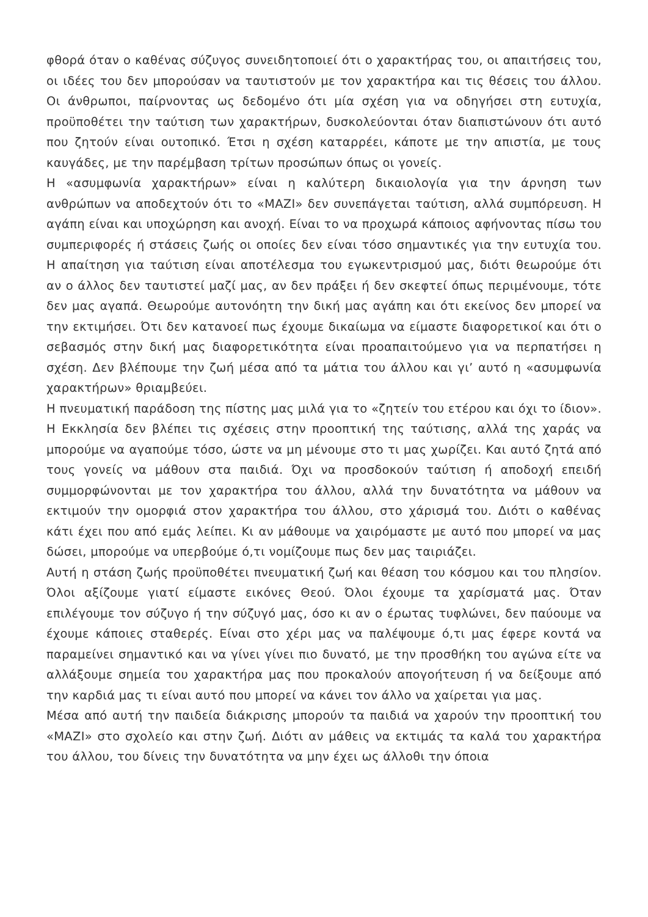φθορά όταν ο καθένας σύζυγος συνειδητοποιεί ότι ο χαρακτήρας του, οι απαιτήσεις του, οι ιδέες του δεν μπορούσαν να ταυτιστούν με τον χαρακτήρα και τις θέσεις του άλλου. Οι άνθρωποι, παίρνοντας ως δεδομένο ότι μία σχέση για να οδηγήσει στη ευτυχία, προϋποθέτει την ταύτιση των χαρακτήρων, δυσκολεύονται όταν διαπιστώνουν ότι αυτό που ζητούν είναι ουτοπικό. Έτσι η σχέση καταρρέει, κάποτε με την απιστία, με τους καυγάδες, με την παρέμβαση τρίτων προσώπων όπως οι γονείς.
Η «ασυμφωνία χαρακτήρων» είναι η καλύτερη δικαιολογία για την άρνηση των ανθρώπων να αποδεχτούν ότι το «ΜΑΖΙ» δεν συνεπάγεται ταύτιση, αλλά συμπόρευση. Η αγάπη είναι και υποχώρηση και ανοχή. Είναι το να προχωρά κάποιος αφήνοντας πίσω του συμπεριφορές ή στάσεις ζωής οι οποίες δεν είναι τόσο σημαντικές για την ευτυχία του. Η απαίτηση για ταύτιση είναι αποτέλεσμα του εγωκεντρισμού μας, διότι θεωρούμε ότι αν ο άλλος δεν ταυτιστεί μαζί μας, αν δεν πράξει ή δεν σκεφτεί όπως περιμένουμε, τότε δεν μας αγαπά. Θεωρούμε αυτονόητη την δική μας αγάπη και ότι εκείνος δεν μπορεί να την εκτιμήσει. Ότι δεν κατανοεί πως έχουμε δικαίωμα να είμαστε διαφορετικοί και ότι ο σεβασμός στην δική μας διαφορετικότητα είναι προαπαιτούμενο για να περπατήσει η σχέση. Δεν βλέπουμε την ζωή μέσα από τα μάτια του άλλου και γι’ αυτό η «ασυμφωνία χαρακτήρων» θριαμβεύει.
Η πνευματική παράδοση της πίστης μας μιλά για το «ζητείν του ετέρου και όχι το ίδιον». Η Εκκλησία δεν βλέπει τις σχέσεις στην προοπτική της ταύτισης, αλλά της χαράς να μπορούμε να αγαπούμε τόσο, ώστε να μη μένουμε στο τι μας χωρίζει. Και αυτό ζητά από τους γονείς να μάθουν στα παιδιά. Όχι να προσδοκούν ταύτιση ή αποδοχή επειδή συμμορφώνονται με τον χαρακτήρα του άλλου, αλλά την δυνατότητα να μάθουν να εκτιμούν την ομορφιά στον χαρακτήρα του άλλου, στο χάρισμά του. Διότι ο καθένας κάτι έχει που από εμάς λείπει. Κι αν μάθουμε να χαιρόμαστε με αυτό που μπορεί να μας δώσει, μπορούμε να υπερβούμε ό,τι νομίζουμε πως δεν μας ταιριάζει.
Αυτή η στάση ζωής προϋποθέτει πνευματική ζωή και θέαση του κόσμου και του πλησίον. Όλοι αξίζουμε γιατί είμαστε εικόνες Θεού. Όλοι έχουμε τα χαρίσματά μας. Όταν επιλέγουμε τον σύζυγο ή την σύζυγό μας, όσο κι αν ο έρωτας τυφλώνει, δεν παύουμε να έχουμε κάποιες σταθερές. Είναι στο χέρι μας να παλέψουμε ό,τι μας έφερε κοντά να παραμείνει σημαντικό και να γίνει γίνει πιο δυνατό, με την προσθήκη του αγώνα είτε να αλλάξουμε σημεία του χαρακτήρα μας που προκαλούν απογοήτευση ή να δείξουμε από την καρδιά μας τι είναι αυτό που μπορεί να κάνει τον άλλο να χαίρεται για μας.
Μέσα από αυτή την παιδεία διάκρισης μπορούν τα παιδιά να χαρούν την προοπτική του «ΜΑΖΙ» στο σχολείο και στην ζωή. Διότι αν μάθεις να εκτιμάς τα καλά του χαρακτήρα του άλλου, του δίνεις την δυνατότητα να μην έχει ως άλλοθι την όποια